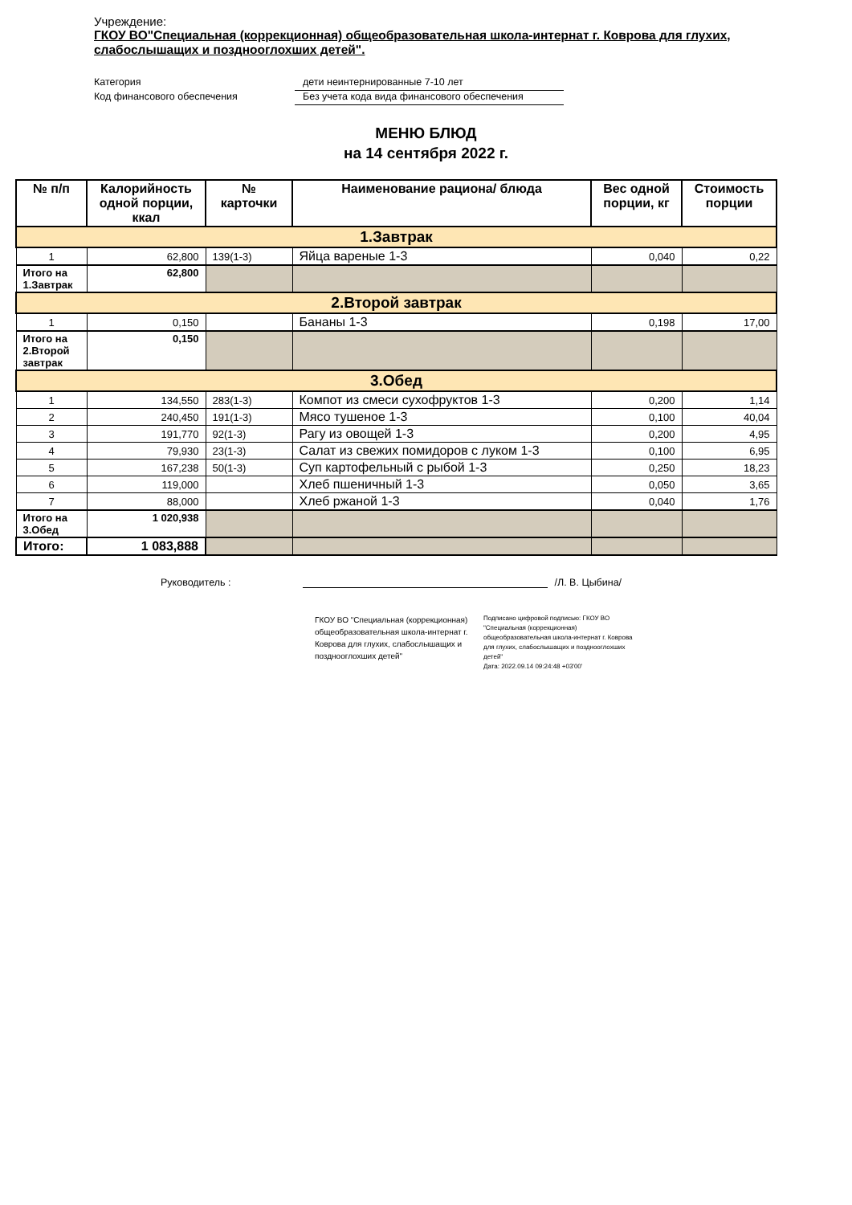Учреждение:
ГКОУ ВО"Специальная (коррекционная) общеобразовательная школа-интернат г. Коврова для глухих, слабослышащих и позднооглохших детей".
Категория дети неинтернированные 7-10 лет
Код финансового обеспечения Без учета кода вида финансового обеспечения
МЕНЮ БЛЮД
на 14 сентября 2022 г.
| № п/п | Калорийность одной порции, ккал | № карточки | Наименование рациона/ блюда | Вес одной порции, кг | Стоимость порции |
| --- | --- | --- | --- | --- | --- |
| 1.Завтрак | | | | | |
| 1 | 62,800 | 139(1-3) | Яйца вареные 1-3 | 0,040 | 0,22 |
| Итого на 1.Завтрак | 62,800 | | | | |
| 2.Второй завтрак | | | | | |
| 1 | 0,150 | | Бананы 1-3 | 0,198 | 17,00 |
| Итого на 2.Второй завтрак | 0,150 | | | | |
| 3.Обед | | | | | |
| 1 | 134,550 | 283(1-3) | Компот из смеси сухофруктов 1-3 | 0,200 | 1,14 |
| 2 | 240,450 | 191(1-3) | Мясо тушеное 1-3 | 0,100 | 40,04 |
| 3 | 191,770 | 92(1-3) | Рагу из овощей 1-3 | 0,200 | 4,95 |
| 4 | 79,930 | 23(1-3) | Салат из свежих помидоров с луком 1-3 | 0,100 | 6,95 |
| 5 | 167,238 | 50(1-3) | Суп картофельный с рыбой 1-3 | 0,250 | 18,23 |
| 6 | 119,000 | | Хлеб пшеничный 1-3 | 0,050 | 3,65 |
| 7 | 88,000 | | Хлеб ржаной 1-3 | 0,040 | 1,76 |
| Итого на 3.Обед | 1 020,938 | | | | |
| Итого: | 1 083,888 | | | | |
Руководитель : /Л. В. Цыбина/
ГКОУ ВО "Специальная (коррекционная) общеобразовательная школа-интернат г. Коврова для глухих, слабослышащих и позднооглохших детей"
Подписано цифровой подписью: ГКОУ ВО "Специальная (коррекционная) общеобразовательная школа-интернат г. Коврова для глухих, слабослышащих и позднооглохших детей"
Дата: 2022.09.14 09:24:48 +03'00'